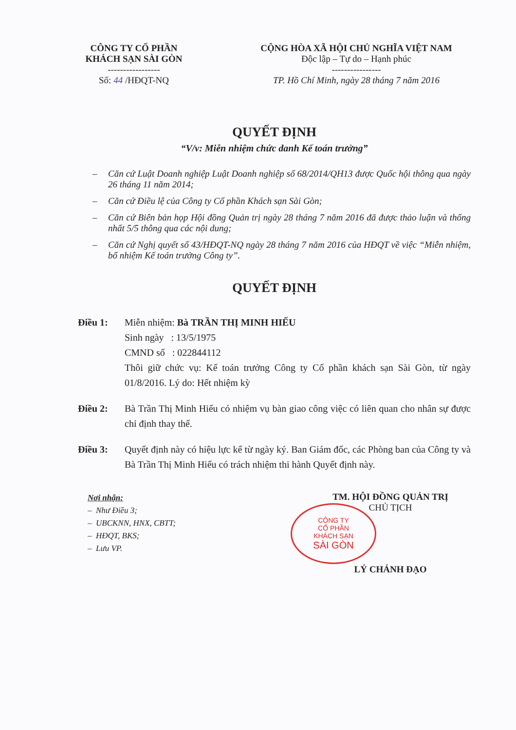CÔNG TY CỔ PHẦN
KHÁCH SẠN SÀI GÒN
-----------------
Số: 44 /HĐQT-NQ
CỘNG HÒA XÃ HỘI CHỦ NGHĨA VIỆT NAM
Độc lập – Tự do – Hạnh phúc
----------------
TP. Hồ Chí Minh, ngày 28 tháng 7 năm 2016
QUYẾT ĐỊNH
“V/v: Miễn nhiệm chức danh Kế toán trưởng”
– Căn cứ Luật Doanh nghiệp Luật Doanh nghiệp số 68/2014/QH13 được Quốc hội thông qua ngày 26 tháng 11 năm 2014;
– Căn cứ Điều lệ của Công ty Cổ phần Khách sạn Sài Gòn;
– Căn cứ Biên bản họp Hội đồng Quản trị ngày 28 tháng 7 năm 2016 đã được thảo luận và thống nhất 5/5 thông qua các nội dung;
– Căn cứ Nghị quyết số 43/HĐQT-NQ ngày 28 tháng 7 năm 2016 của HĐQT về việc “Miễn nhiệm, bổ nhiệm Kế toán trưởng Công ty”.
QUYẾT ĐỊNH
Điều 1: Miễn nhiệm: Bà TRẦN THỊ MINH HIẾU
Sinh ngày : 13/5/1975
CMND số : 022844112
Thôi giữ chức vụ: Kế toán trưởng Công ty Cổ phần khách sạn Sài Gòn, từ ngày 01/8/2016. Lý do: Hết nhiệm kỳ
Điều 2: Bà Trần Thị Minh Hiếu có nhiệm vụ bàn giao công việc có liên quan cho nhân sự được chỉ định thay thế.
Điều 3: Quyết định này có hiệu lực kể từ ngày ký. Ban Giám đốc, các Phòng ban của Công ty và Bà Trần Thị Minh Hiếu có trách nhiệm thi hành Quyết định này.
Nơi nhận:
– Như Điều 3;
– UBCKNN, HNX, CBTT;
– HĐQT, BKS;
– Lưu VP.
TM. HỘI ĐỒNG QUẢN TRỊ
CHỦ TỊCH
CÔNG TY
CỔ PHẦN
KHÁCH SẠN
SÀI GÒN
LÝ CHÁNH ĐẠO